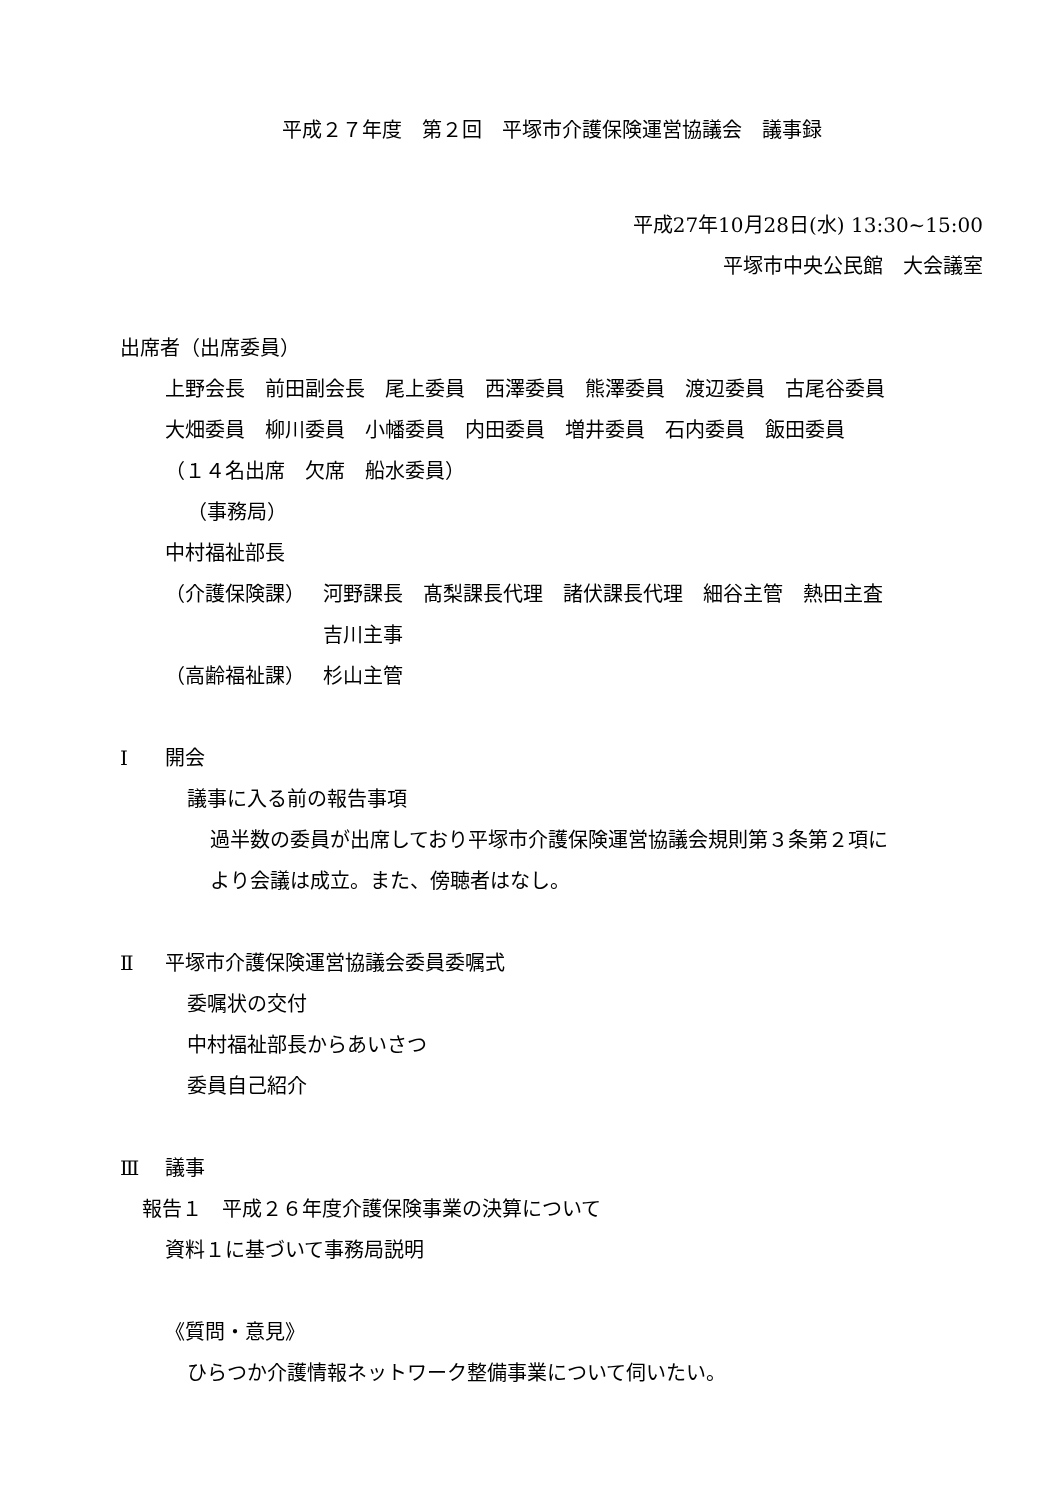平成２７年度　第２回　平塚市介護保険運営協議会　議事録
平成27年10月28日(水) 13:30~15:00
平塚市中央公民館　大会議室
出席者（出席委員）
上野会長　前田副会長　尾上委員　西澤委員　熊澤委員　渡辺委員　古尾谷委員
大畑委員　柳川委員　小幡委員　内田委員　増井委員　石内委員　飯田委員
（１４名出席　欠席　船水委員）
（事務局）
中村福祉部長
（介護保険課） 河野課長　髙梨課長代理　諸伏課長代理　細谷主管　熱田主査
吉川主事
（高齢福祉課） 杉山主管
Ⅰ 開会
議事に入る前の報告事項
過半数の委員が出席しており平塚市介護保険運営協議会規則第３条第２項に
より会議は成立。また、傍聴者はなし。
Ⅱ 平塚市介護保険運営協議会委員委嘱式
委嘱状の交付
中村福祉部長からあいさつ
委員自己紹介
Ⅲ 議事
報告１　平成２６年度介護保険事業の決算について
資料１に基づいて事務局説明
《質問・意見》
ひらつか介護情報ネットワーク整備事業について伺いたい。